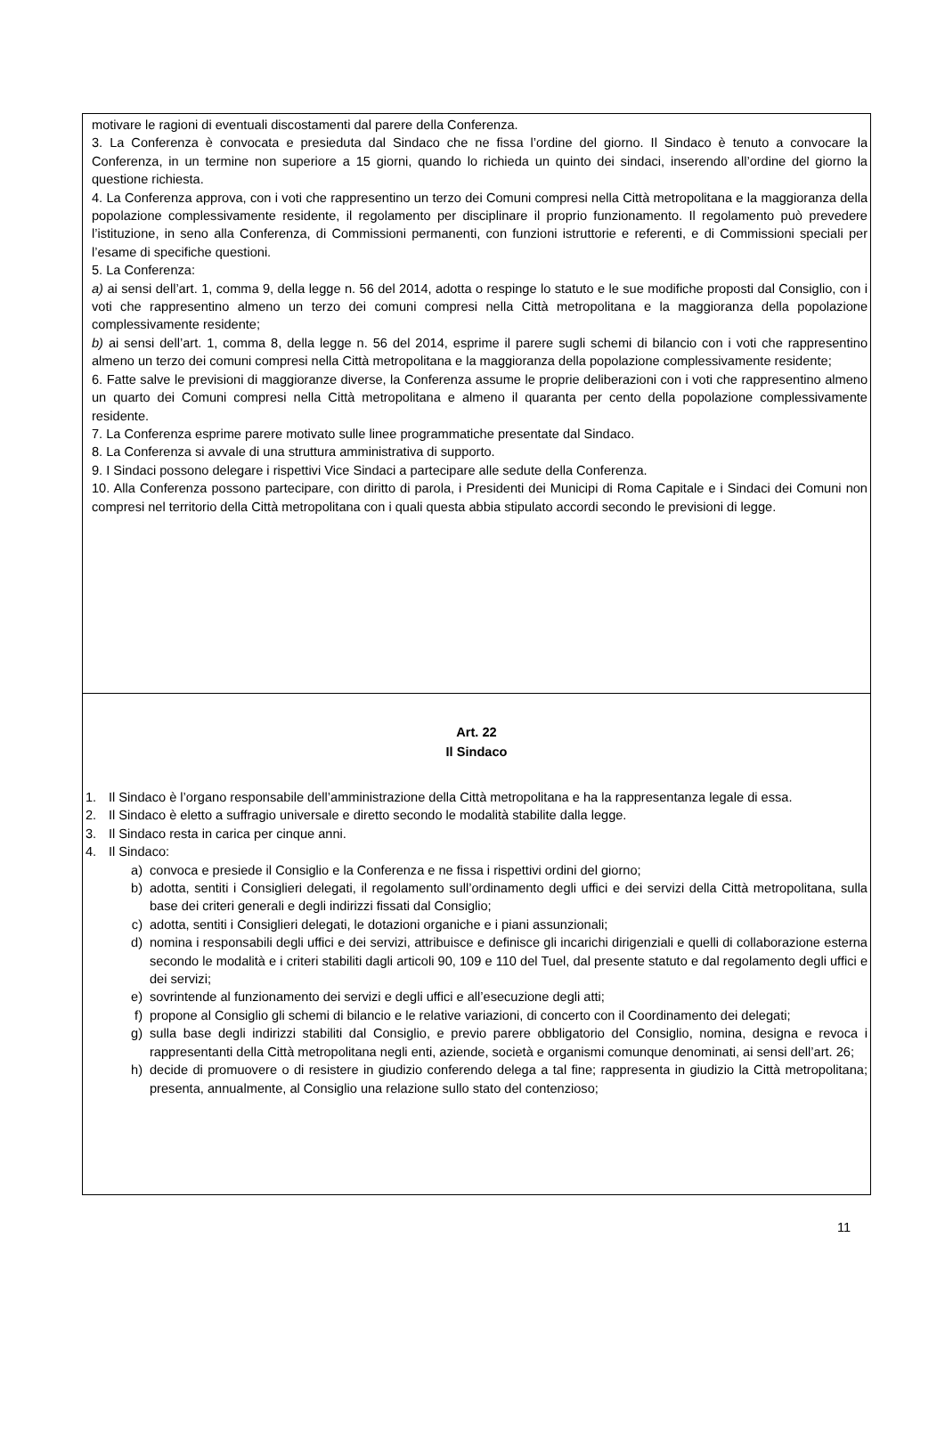motivare le ragioni di eventuali discostamenti dal parere della Conferenza.
3. La Conferenza è convocata e presieduta dal Sindaco che ne fissa l’ordine del giorno. Il Sindaco è tenuto a convocare la Conferenza, in un termine non superiore a 15 giorni, quando lo richieda un quinto dei sindaci, inserendo all’ordine del giorno la questione richiesta.
4. La Conferenza approva, con i voti che rappresentino un terzo dei Comuni compresi nella Città metropolitana e la maggioranza della popolazione complessivamente residente, il regolamento per disciplinare il proprio funzionamento. Il regolamento può prevedere l’istituzione, in seno alla Conferenza, di Commissioni permanenti, con funzioni istruttorie e referenti, e di Commissioni speciali per l’esame di specifiche questioni.
5. La Conferenza:
a) ai sensi dell’art. 1, comma 9, della legge n. 56 del 2014, adotta o respinge lo statuto e le sue modifiche proposti dal Consiglio, con i voti che rappresentino almeno un terzo dei comuni compresi nella Città metropolitana e la maggioranza della popolazione complessivamente residente;
b) ai sensi dell’art. 1, comma 8, della legge n. 56 del 2014, esprime il parere sugli schemi di bilancio con i voti che rappresentino almeno un terzo dei comuni compresi nella Città metropolitana e la maggioranza della popolazione complessivamente residente;
6. Fatte salve le previsioni di maggioranze diverse, la Conferenza assume le proprie deliberazioni con i voti che rappresentino almeno un quarto dei Comuni compresi nella Città metropolitana e almeno il quaranta per cento della popolazione complessivamente residente.
7. La Conferenza esprime parere motivato sulle linee programmatiche presentate dal Sindaco.
8. La Conferenza si avvale di una struttura amministrativa di supporto.
9. I Sindaci possono delegare i rispettivi Vice Sindaci a partecipare alle sedute della Conferenza.
10. Alla Conferenza possono partecipare, con diritto di parola, i Presidenti dei Municipi di Roma Capitale e i Sindaci dei Comuni non compresi nel territorio della Città metropolitana con i quali questa abbia stipulato accordi secondo le previsioni di legge.
Art. 22
Il Sindaco
1. Il Sindaco è l’organo responsabile dell’amministrazione della Città metropolitana e ha la rappresentanza legale di essa.
2. Il Sindaco è eletto a suffragio universale e diretto secondo le modalità stabilite dalla legge.
3. Il Sindaco resta in carica per cinque anni.
4. Il Sindaco:
a) convoca e presiede il Consiglio e la Conferenza e ne fissa i rispettivi ordini del giorno;
b) adotta, sentiti i Consiglieri delegati, il regolamento sull’ordinamento degli uffici e dei servizi della Città metropolitana, sulla base dei criteri generali e degli indirizzi fissati dal Consiglio;
c) adotta, sentiti i Consiglieri delegati, le dotazioni organiche e i piani assunzionali;
d) nomina i responsabili degli uffici e dei servizi, attribuisce e definisce gli incarichi dirigenziali e quelli di collaborazione esterna secondo le modalità e i criteri stabiliti dagli articoli 90, 109 e 110 del Tuel, dal presente statuto e dal regolamento degli uffici e dei servizi;
e) sovrintende al funzionamento dei servizi e degli uffici e all’esecuzione degli atti;
f) propone al Consiglio gli schemi di bilancio e le relative variazioni, di concerto con il Coordinamento dei delegati;
g) sulla base degli indirizzi stabiliti dal Consiglio, e previo parere obbligatorio del Consiglio, nomina, designa e revoca i rappresentanti della Città metropolitana negli enti, aziende, società e organismi comunque denominati, ai sensi dell’art. 26;
h) decide di promuovere o di resistere in giudizio conferendo delega a tal fine; rappresenta in giudizio la Città metropolitana; presenta, annualmente, al Consiglio una relazione sullo stato del contenzioso;
11